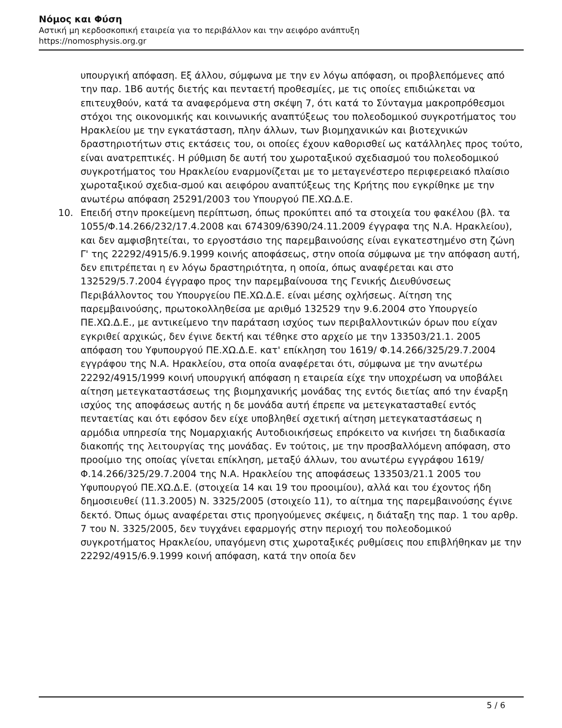Νόμος και Φύση
Αστική μη κερδοσκοπική εταιρεία για το περιβάλλον και την αειφόρο ανάπτυξη
https://nomosphysis.org.gr
υπουργική απόφαση. Εξ άλλου, σύμφωνα με την εν λόγω απόφαση, οι προβλεπόμενες από την παρ. 1Β6 αυτής διετής και πενταετή προθεσμίες, με τις οποίες επιδιώκεται να επιτευχθούν, κατά τα αναφερόμενα στη σκέψη 7, ότι κατά το Σύνταγμα μακροπρόθεσμοι στόχοι της οικονομικής και κοινωνικής αναπτύξεως του πολεοδομικού συγκροτήματος του Ηρακλείου με την εγκατάσταση, πλην άλλων, των βιομηχανικών και βιοτεχνικών δραστηριοτήτων στις εκτάσεις του, οι οποίες έχουν καθορισθεί ως κατάλληλες προς τούτο, είναι ανατρεπτικές. Η ρύθμιση δε αυτή του χωροταξικού σχεδιασμού του πολεοδομικού συγκροτήματος του Ηρακλείου εναρμονίζεται με το μεταγενέστερο περιφερειακό πλαίσιο χωροταξικού σχεδια-σμού και αειφόρου αναπτύξεως της Κρήτης που εγκρίθηκε με την ανωτέρω απόφαση 25291/2003 του Υπουργού ΠΕ.ΧΩ.Δ.Ε.
10. Επειδή στην προκείμενη περίπτωση, όπως προκύπτει από τα στοιχεία του φακέλου (βλ. τα 1055/Φ.14.266/232/17.4.2008 και 674309/6390/24.11.2009 έγγραφα της Ν.Α. Ηρακλείου), και δεν αμφισβητείται, το εργοστάσιο της παρεμβαινούσης είναι εγκατεστημένο στη ζώνη Γ' της 22292/4915/6.9.1999 κοινής αποφάσεως, στην οποία σύμφωνα με την απόφαση αυτή, δεν επιτρέπεται η εν λόγω δραστηριότητα, η οποία, όπως αναφέρεται και στο 132529/5.7.2004 έγγραφο προς την παρεμβαίνουσα της Γενικής Διευθύνσεως Περιβάλλοντος του Υπουργείου ΠΕ.ΧΩ.Δ.Ε. είναι μέσης οχλήσεως. Αίτηση της παρεμβαινούσης, πρωτοκολληθείσα με αριθμό 132529 την 9.6.2004 στο Υπουργείο ΠΕ.ΧΩ.Δ.Ε., με αντικείμενο την παράταση ισχύος των περιβαλλοντικών όρων που είχαν εγκριθεί αρχικώς, δεν έγινε δεκτή και τέθηκε στο αρχείο με την 133503/21.1. 2005 απόφαση του Υφυπουργού ΠΕ.ΧΩ.Δ.Ε. κατ' επίκληση του 1619/ Φ.14.266/325/29.7.2004 εγγράφου της Ν.Α. Ηρακλείου, στα οποία αναφέρεται ότι, σύμφωνα με την ανωτέρω 22292/4915/1999 κοινή υπουργική απόφαση η εταιρεία είχε την υποχρέωση να υποβάλει αίτηση μετεγκαταστάσεως της βιομηχανικής μονάδας της εντός διετίας από την έναρξη ισχύος της αποφάσεως αυτής η δε μονάδα αυτή έπρεπε να μετεγκατασταθεί εντός πενταετίας και ότι εφόσον δεν είχε υποβληθεί σχετική αίτηση μετεγκαταστάσεως η αρμόδια υπηρεσία της Νομαρχιακής Αυτοδιοικήσεως επρόκειτο να κινήσει τη διαδικασία διακοπής της λειτουργίας της μονάδας. Εν τούτοις, με την προσβαλλόμενη απόφαση, στο προοίμιο της οποίας γίνεται επίκληση, μεταξύ άλλων, του ανωτέρω εγγράφου 1619/Φ.14.266/325/29.7.2004 της Ν.Α. Ηρακλείου της αποφάσεως 133503/21.1 2005 του Υφυπουργού ΠΕ.ΧΩ.Δ.Ε. (στοιχεία 14 και 19 του προοιμίου), αλλά και του έχοντος ήδη δημοσιευθεί (11.3.2005) Ν. 3325/2005 (στοιχείο 11), το αίτημα της παρεμβαινούσης έγινε δεκτό. Όπως όμως αναφέρεται στις προηγούμενες σκέψεις, η διάταξη της παρ. 1 του αρθρ. 7 του Ν. 3325/2005, δεν τυγχάνει εφαρμογής στην περιοχή του πολεοδομικού συγκροτήματος Ηρακλείου, υπαγόμενη στις χωροταξικές ρυθμίσεις που επιβλήθηκαν με την 22292/4915/6.9.1999 κοινή απόφαση, κατά την οποία δεν
5 / 6